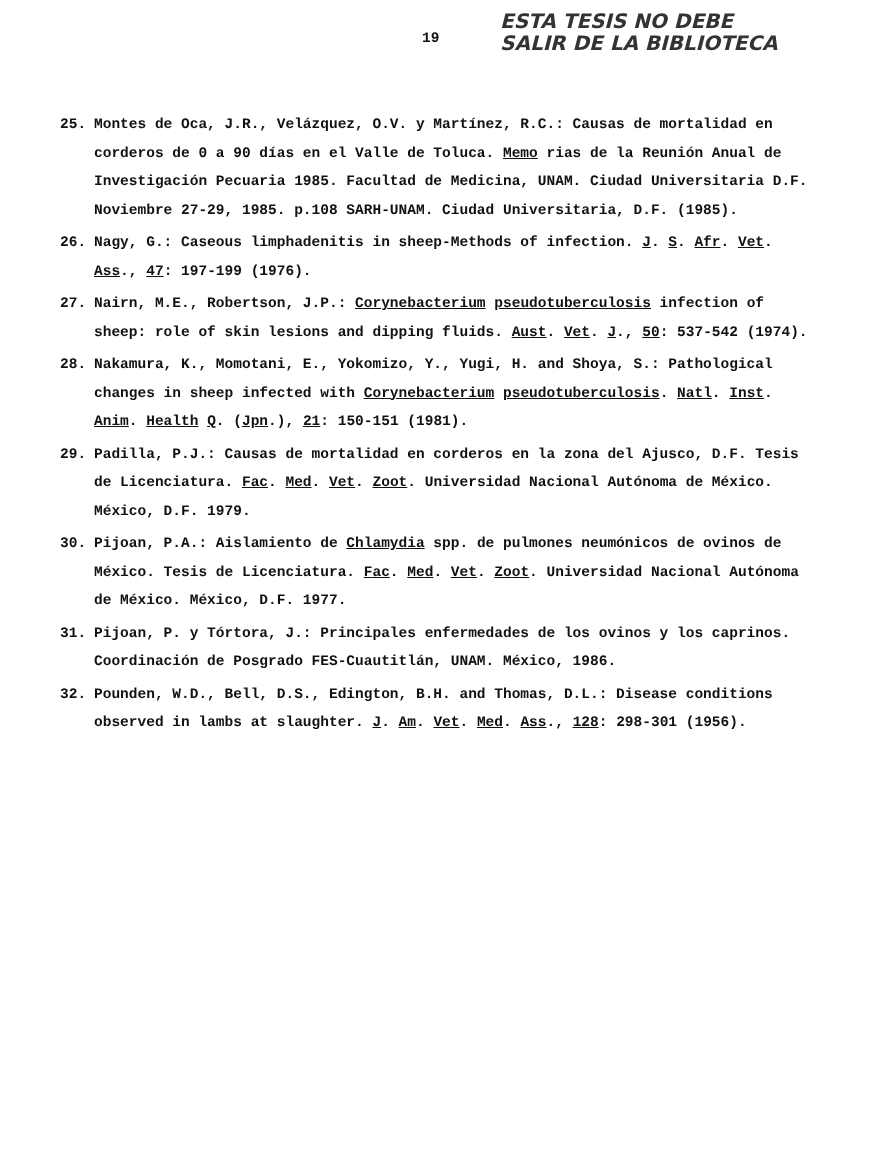ESTA TESIS NO DEBE
SALIR DE LA BIBLIOTECA
19
25. Montes de Oca, J.R., Velázquez, O.V. y Martínez, R.C.: Causas de mortalidad en corderos de 0 a 90 días en el Valle de Toluca. Memo rias de la Reunión Anual de Investigación Pecuaria 1985. Facultad de Medicina, UNAM. Ciudad Universitaria D.F. Noviembre 27-29, 1985. p.108 SARH-UNAM. Ciudad Universitaria, D.F. (1985).
26. Nagy, G.: Caseous limphadenitis in sheep-Methods of infection. J. S. Afr. Vet. Ass., 47: 197-199 (1976).
27. Nairn, M.E., Robertson, J.P.: Corynebacterium pseudotuberculosis infection of sheep: role of skin lesions and dipping fluids. Aust. Vet. J., 50: 537-542 (1974).
28. Nakamura, K., Momotani, E., Yokomizo, Y., Yugi, H. and Shoya, S.: Pathological changes in sheep infected with Corynebacterium pseudotuberculosis. Natl. Inst. Anim. Health Q. (Jpn.), 21: 150-151 (1981).
29. Padilla, P.J.: Causas de mortalidad en corderos en la zona del Ajusco, D.F. Tesis de Licenciatura. Fac. Med. Vet. Zoot. Universidad Nacional Autónoma de México. México, D.F. 1979.
30. Pijoan, P.A.: Aislamiento de Chlamydia spp. de pulmones neumónicos de ovinos de México. Tesis de Licenciatura. Fac. Med. Vet. Zoot. Universidad Nacional Autónoma de México. México, D.F. 1977.
31. Pijoan, P. y Tórtora, J.: Principales enfermedades de los ovinos y los caprinos. Coordinación de Posgrado FES-Cuautitlán, UNAM. México, 1986.
32. Pounden, W.D., Bell, D.S., Edington, B.H. and Thomas, D.L.: Disease conditions observed in lambs at slaughter. J. Am. Vet. Med. Ass., 128: 298-301 (1956).